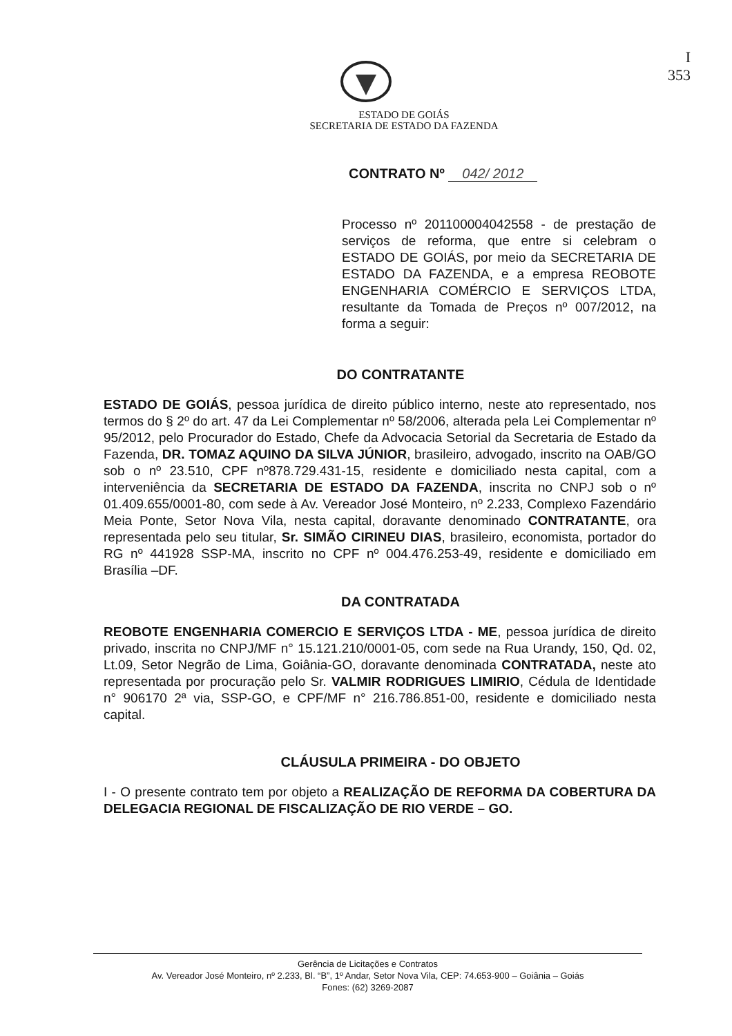I
353
ESTADO DE GOIÁS
SECRETARIA DE ESTADO DA FAZENDA
CONTRATO Nº 042/ 2012
Processo nº 201100004042558 - de prestação de serviços de reforma, que entre si celebram o ESTADO DE GOIÁS, por meio da SECRETARIA DE ESTADO DA FAZENDA, e a empresa REOBOTE ENGENHARIA COMÉRCIO E SERVIÇOS LTDA, resultante da Tomada de Preços nº 007/2012, na forma a seguir:
DO CONTRATANTE
ESTADO DE GOIÁS, pessoa jurídica de direito público interno, neste ato representado, nos termos do § 2º do art. 47 da Lei Complementar nº 58/2006, alterada pela Lei Complementar nº 95/2012, pelo Procurador do Estado, Chefe da Advocacia Setorial da Secretaria de Estado da Fazenda, DR. TOMAZ AQUINO DA SILVA JÚNIOR, brasileiro, advogado, inscrito na OAB/GO sob o nº 23.510, CPF nº878.729.431-15, residente e domiciliado nesta capital, com a interveniência da SECRETARIA DE ESTADO DA FAZENDA, inscrita no CNPJ sob o nº 01.409.655/0001-80, com sede à Av. Vereador José Monteiro, nº 2.233, Complexo Fazendário Meia Ponte, Setor Nova Vila, nesta capital, doravante denominado CONTRATANTE, ora representada pelo seu titular, Sr. SIMÃO CIRINEU DIAS, brasileiro, economista, portador do RG nº 441928 SSP-MA, inscrito no CPF nº 004.476.253-49, residente e domiciliado em Brasília –DF.
DA CONTRATADA
REOBOTE ENGENHARIA COMERCIO E SERVIÇOS LTDA - ME, pessoa jurídica de direito privado, inscrita no CNPJ/MF n° 15.121.210/0001-05, com sede na Rua Urandy, 150, Qd. 02, Lt.09, Setor Negrão de Lima, Goiânia-GO, doravante denominada CONTRATADA, neste ato representada por procuração pelo Sr. VALMIR RODRIGUES LIMIRIO, Cédula de Identidade n° 906170 2ª via, SSP-GO, e CPF/MF n° 216.786.851-00, residente e domiciliado nesta capital.
CLÁUSULA PRIMEIRA - DO OBJETO
I - O presente contrato tem por objeto a REALIZAÇÃO DE REFORMA DA COBERTURA DA DELEGACIA REGIONAL DE FISCALIZAÇÃO DE RIO VERDE – GO.
Gerência de Licitações e Contratos
Av. Vereador José Monteiro, nº 2.233, Bl. “B”, 1º Andar, Setor Nova Vila, CEP: 74.653-900 – Goiânia – Goiás
Fones: (62) 3269-2087